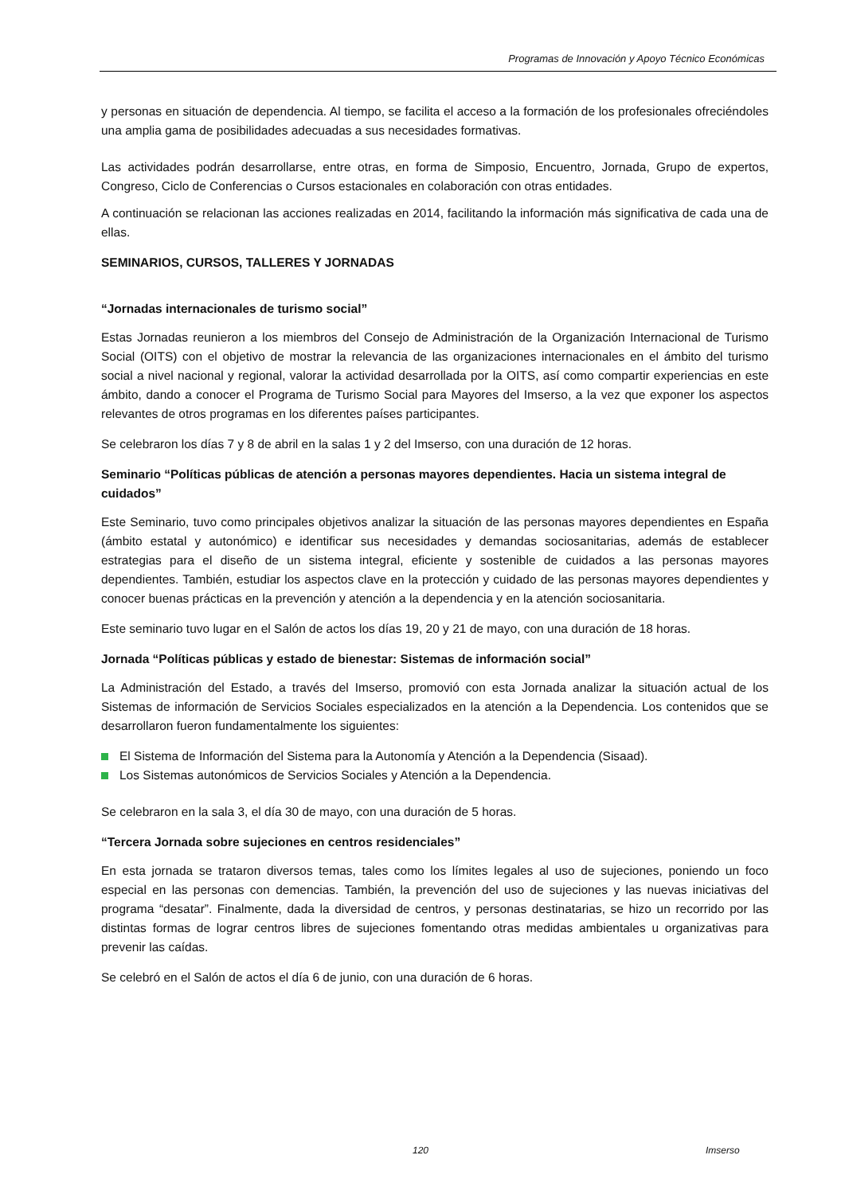Programas de Innovación y Apoyo Técnico Económicas
y personas en situación de dependencia. Al tiempo, se facilita el acceso a la formación de los profesionales ofreciéndoles una amplia gama de posibilidades adecuadas a sus necesidades formativas.
Las actividades podrán desarrollarse, entre otras, en forma de Simposio, Encuentro, Jornada, Grupo de expertos, Congreso, Ciclo de Conferencias o Cursos estacionales en colaboración con otras entidades.
A continuación se relacionan las acciones realizadas en 2014, facilitando la información más significativa de cada una de ellas.
SEMINARIOS, CURSOS, TALLERES Y JORNADAS
“Jornadas internacionales de turismo social”
Estas Jornadas reunieron a los miembros del Consejo de Administración de la Organización Internacional de Turismo Social (OITS) con el objetivo de mostrar la relevancia de las organizaciones internacionales en el ámbito del turismo social a nivel nacional y regional, valorar la actividad desarrollada por la OITS, así como compartir experiencias en este ámbito, dando a conocer el Programa de Turismo Social para Mayores del Imserso, a la vez que exponer los aspectos relevantes de otros programas en los diferentes países participantes.
Se celebraron los días 7 y 8 de abril en la salas 1 y 2 del Imserso, con una duración de 12 horas.
Seminario “Políticas públicas de atención a personas mayores dependientes. Hacia un sistema integral de cuidados”
Este Seminario, tuvo como principales objetivos analizar la situación de las personas mayores dependientes en España (ámbito estatal y autonómico) e identificar sus necesidades y demandas sociosanitarias, además de establecer estrategias para el diseño de un sistema integral, eficiente y sostenible de cuidados a las personas mayores dependientes. También, estudiar los aspectos clave en la protección y cuidado de las personas mayores dependientes y conocer buenas prácticas en la prevención y atención a la dependencia y en la atención sociosanitaria.
Este seminario tuvo lugar en el Salón de actos los días 19, 20 y 21 de mayo, con una duración de 18 horas.
Jornada “Políticas públicas y estado de bienestar: Sistemas de información social”
La Administración del Estado, a través del Imserso, promovió con esta Jornada analizar la situación actual de los Sistemas de información de Servicios Sociales especializados en la atención a la Dependencia. Los contenidos que se desarrollaron fueron fundamentalmente los siguientes:
El Sistema de Información del Sistema para la Autonomía y Atención a la Dependencia (Sisaad).
Los Sistemas autonómicos de Servicios Sociales y Atención a la Dependencia.
Se celebraron en la sala 3, el día 30 de mayo, con una duración de 5 horas.
“Tercera Jornada sobre sujeciones en centros residenciales”
En esta jornada se trataron diversos temas, tales como los límites legales al uso de sujeciones, poniendo un foco especial en las personas con demencias. También, la prevención del uso de sujeciones y las nuevas iniciativas del programa “desatar”. Finalmente, dada la diversidad de centros, y personas destinatarias, se hizo un recorrido por las distintas formas de lograr centros libres de sujeciones fomentando otras medidas ambientales u organizativas para prevenir las caídas.
Se celebró en el Salón de actos el día 6 de junio, con una duración de 6 horas.
120 Imserso